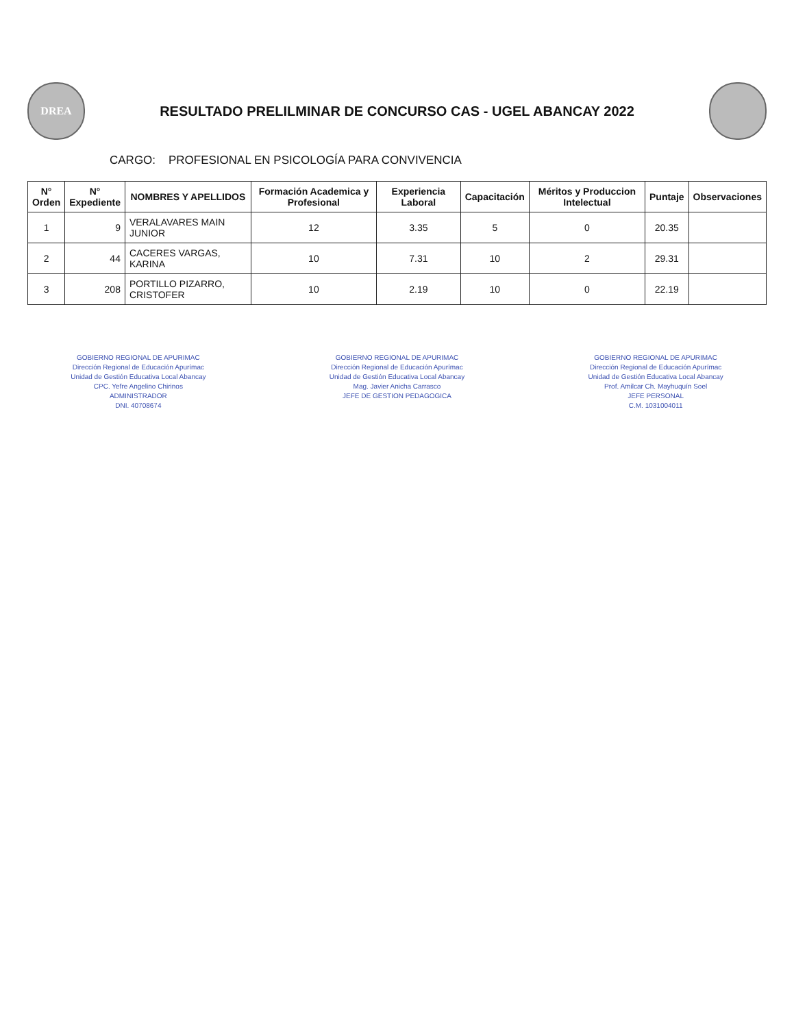DREA
RESULTADO PRELILMINAR DE CONCURSO CAS - UGEL ABANCAY 2022
CARGO: PROFESIONAL EN PSICOLOGÍA PARA CONVIVENCIA
| N° Orden | N° Expediente | NOMBRES Y APELLIDOS | Formación Academica y Profesional | Experiencia Laboral | Capacitación | Méritos y Produccion Intelectual | Puntaje | Observaciones |
| --- | --- | --- | --- | --- | --- | --- | --- | --- |
| 1 | 9 | VERALAVARES MAIN JUNIOR | 12 | 3.35 | 5 | 0 | 20.35 | |
| 2 | 44 | CACERES VARGAS, KARINA | 10 | 7.31 | 10 | 2 | 29.31 | |
| 3 | 208 | PORTILLO PIZARRO, CRISTOFER | 10 | 2.19 | 10 | 0 | 22.19 | |
GOBIERNO REGIONAL DE APURIMAC
Dirección Regional de Educación Apurímac
Unidad de Gestión Educativa Local Abancay
CPC. Yefre Angelino Chirinos
ADMINISTRADOR
DNI. 40708674
GOBIERNO REGIONAL DE APURIMAC
Dirección Regional de Educación Apurímac
Unidad de Gestión Educativa Local Abancay
Mag. Javier Anicha Carrasco
JEFE DE GESTION PEDAGOGICA
GOBIERNO REGIONAL DE APURIMAC
Dirección Regional de Educación Apurímac
Unidad de Gestión Educativa Local Abancay
Prof. Amilcar Ch. Mayhuquín Soel
JEFE PERSONAL
C.M. 1031004011